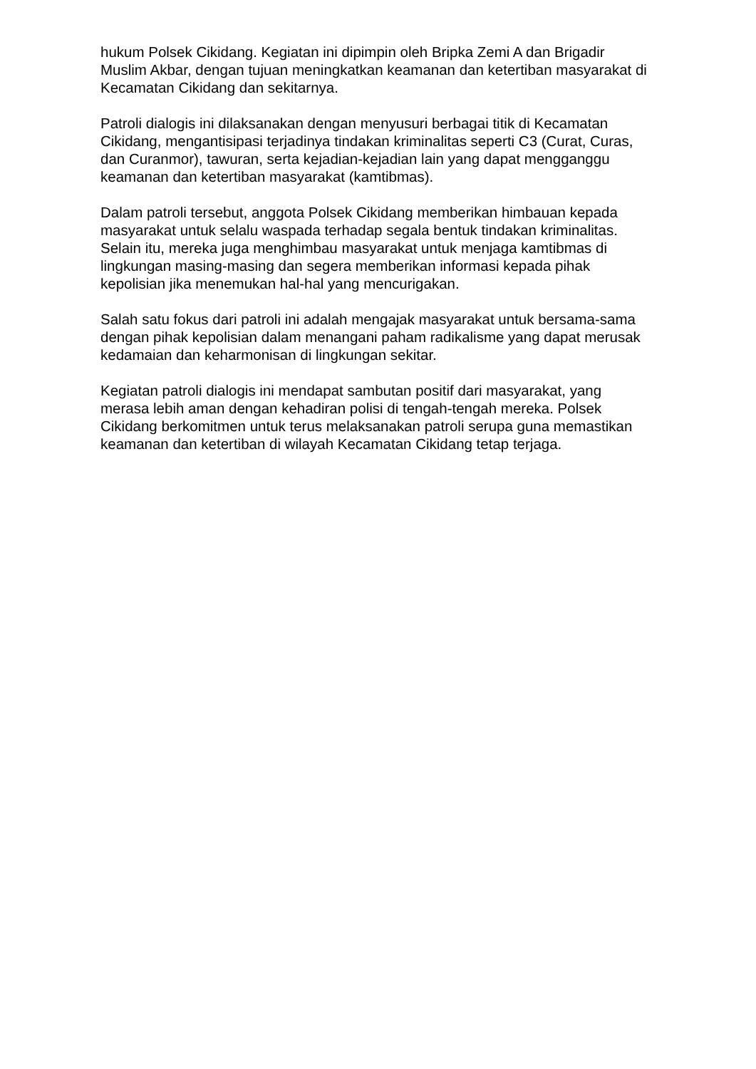hukum Polsek Cikidang. Kegiatan ini dipimpin oleh Bripka Zemi A dan Brigadir Muslim Akbar, dengan tujuan meningkatkan keamanan dan ketertiban masyarakat di Kecamatan Cikidang dan sekitarnya.
Patroli dialogis ini dilaksanakan dengan menyusuri berbagai titik di Kecamatan Cikidang, mengantisipasi terjadinya tindakan kriminalitas seperti C3 (Curat, Curas, dan Curanmor), tawuran, serta kejadian-kejadian lain yang dapat mengganggu keamanan dan ketertiban masyarakat (kamtibmas).
Dalam patroli tersebut, anggota Polsek Cikidang memberikan himbauan kepada masyarakat untuk selalu waspada terhadap segala bentuk tindakan kriminalitas. Selain itu, mereka juga menghimbau masyarakat untuk menjaga kamtibmas di lingkungan masing-masing dan segera memberikan informasi kepada pihak kepolisian jika menemukan hal-hal yang mencurigakan.
Salah satu fokus dari patroli ini adalah mengajak masyarakat untuk bersama-sama dengan pihak kepolisian dalam menangani paham radikalisme yang dapat merusak kedamaian dan keharmonisan di lingkungan sekitar.
Kegiatan patroli dialogis ini mendapat sambutan positif dari masyarakat, yang merasa lebih aman dengan kehadiran polisi di tengah-tengah mereka. Polsek Cikidang berkomitmen untuk terus melaksanakan patroli serupa guna memastikan keamanan dan ketertiban di wilayah Kecamatan Cikidang tetap terjaga.